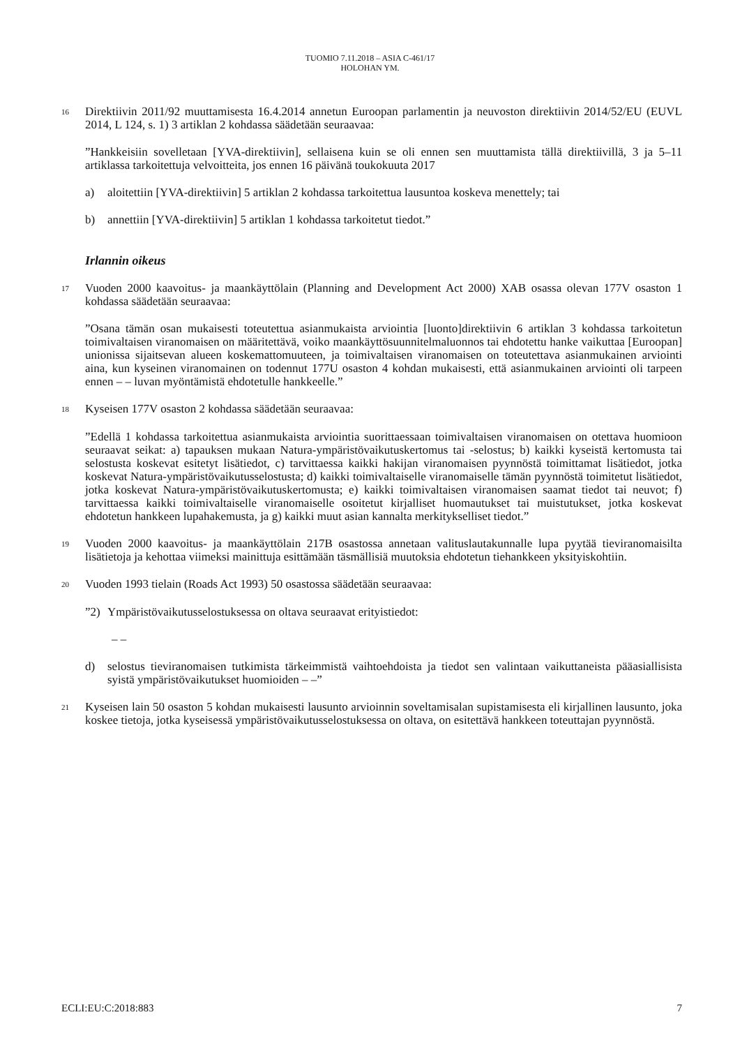TUOMIO 7.11.2018 – ASIA C-461/17
HOLOHAN YM.
16
Direktiivin 2011/92 muuttamisesta 16.4.2014 annetun Euroopan parlamentin ja neuvoston direktiivin 2014/52/EU (EUVL 2014, L 124, s. 1) 3 artiklan 2 kohdassa säädetään seuraavaa:
”Hankkeisiin sovelletaan [YVA-direktiivin], sellaisena kuin se oli ennen sen muuttamista tällä direktiivillä, 3 ja 5–11 artiklassa tarkoitettuja velvoitteita, jos ennen 16 päivänä toukokuuta 2017
a) aloitettiin [YVA-direktiivin] 5 artiklan 2 kohdassa tarkoitettua lausuntoa koskeva menettely; tai
b) annettiin [YVA-direktiivin] 5 artiklan 1 kohdassa tarkoitetut tiedot.”
Irlannin oikeus
17
Vuoden 2000 kaavoitus- ja maankäyttölain (Planning and Development Act 2000) XAB osassa olevan 177V osaston 1 kohdassa säädetään seuraavaa:
”Osana tämän osan mukaisesti toteutettua asianmukaista arviointia [luonto]direktiivin 6 artiklan 3 kohdassa tarkoitetun toimivaltaisen viranomaisen on määritettävä, voiko maankäyttösuunnitelmaluonnos tai ehdotettu hanke vaikuttaa [Euroopan] unionissa sijaitsevan alueen koskemattomuuteen, ja toimivaltaisen viranomaisen on toteutettava asianmukainen arviointi aina, kun kyseinen viranomainen on todennut 177U osaston 4 kohdan mukaisesti, että asianmukainen arviointi oli tarpeen ennen – – luvan myöntämistä ehdotetulle hankkeelle.”
18
Kyseisen 177V osaston 2 kohdassa säädetään seuraavaa:
”Edellä 1 kohdassa tarkoitettua asianmukaista arviointia suorittaessaan toimivaltaisen viranomaisen on otettava huomioon seuraavat seikat: a) tapauksen mukaan Natura-ympäristövaikutuskertomus tai -selostus; b) kaikki kyseistä kertomusta tai selostusta koskevat esitetyt lisätiedot, c) tarvittaessa kaikki hakijan viranomaisen pyynnöstä toimittamat lisätiedot, jotka koskevat Natura-ympäristövaikutusselostusta; d) kaikki toimivaltaiselle viranomaiselle tämän pyynnöstä toimitetut lisätiedot, jotka koskevat Natura-ympäristövaikutuskertomusta; e) kaikki toimivaltaisen viranomaisen saamat tiedot tai neuvot; f) tarvittaessa kaikki toimivaltaiselle viranomaiselle osoitetut kirjalliset huomautukset tai muistutukset, jotka koskevat ehdotetun hankkeen lupahakemusta, ja g) kaikki muut asian kannalta merkitykselliset tiedot.”
19
Vuoden 2000 kaavoitus- ja maankäyttölain 217B osastossa annetaan valituslautakunnalle lupa pyytää tieviranomaisilta lisätietoja ja kehottaa viimeksi mainittuja esittämään täsmällisiä muutoksia ehdotetun tiehankkeen yksityiskohtiin.
20
Vuoden 1993 tielain (Roads Act 1993) 50 osastossa säädetään seuraavaa:
”2) Ympäristövaikutusselostuksessa on oltava seuraavat erityistiedot:
– –
d) selostus tieviranomaisen tutkimista tärkeimmistä vaihtoehdoista ja tiedot sen valintaan vaikuttaneista pääasiallisista syistä ympäristövaikutukset huomioiden – –”
21
Kyseisen lain 50 osaston 5 kohdan mukaisesti lausunto arvioinnin soveltamisalan supistamisesta eli kirjallinen lausunto, joka koskee tietoja, jotka kyseisessä ympäristövaikutusselostuksessa on oltava, on esitettävä hankkeen toteuttajan pyynnöstä.
ECLI:EU:C:2018:883 7